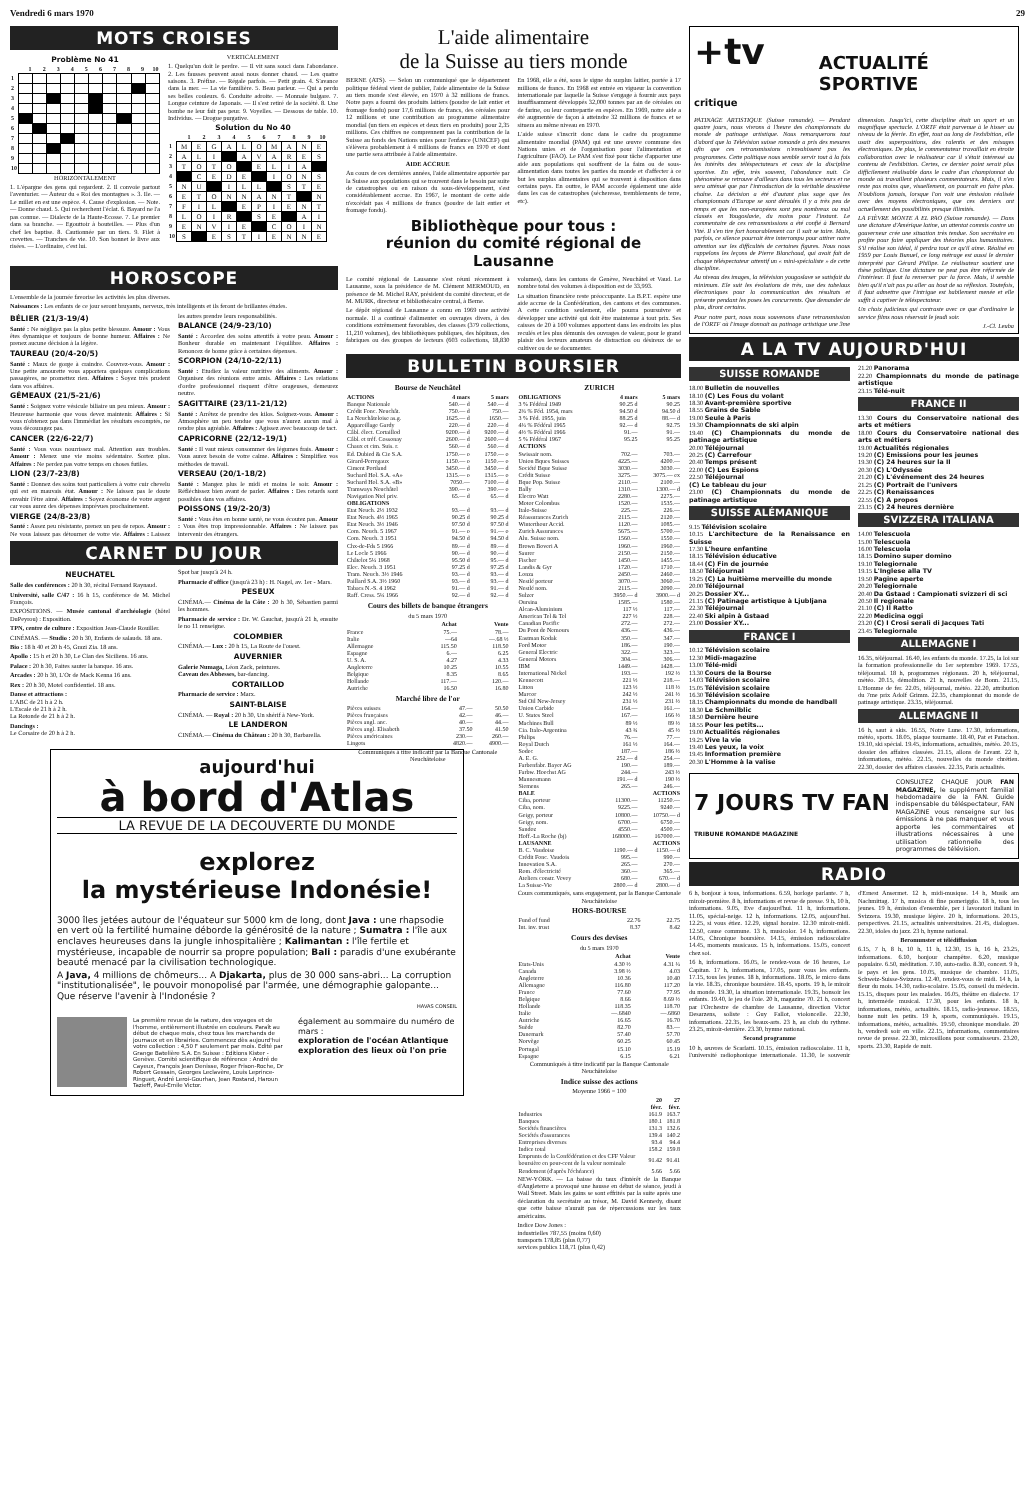Vendredi 6 mars 1970 29
MOTS CROISES
Problème No 41
| | 1 | 2 | 3 | 4 | 5 | 6 | 7 | 8 | 9 | 10 |
| --- | --- | --- | --- | --- | --- | --- | --- | --- | --- | --- |
| 1 | | | | | | | | | | |
| 2 | | | | | | | | | | |
| 3 | | | | | | | | | | |
| 4 | | | | | | | | | | |
| 5 | | | | | | | | | | |
| 6 | | | | | | | | | | |
| 7 | | | | | | | | | | |
| 8 | | | | | | | | | | |
| 9 | | | | | | | | | | |
| 10 | | | | | | | | | | |
HORIZONTALEMENT
1. L'épargne des gens qui regardent. 2. Il convoie partout l'aventurier. — Auteur du « Roi des montagnes ». 3. Ile. — Le millet en est une espèce. 4. Cause d'explosion. — Note. — Donne chaud. 5. Qui recherchent l'éclat. 6. Bayard ne l'a pas connue. — Dialecte de la Haute-Ecosse. 7. Le premier dans sa branche. — Egouttoir à bouteilles. — Plus d'un chef les baptise. 8. Cautionnée par un tiers. 9. Filet à crevettes. — Tranches de vie. 10. Son bonnet le livre aux risées. — L'ordinaire, c'est lui.
VERTICALEMENT
1. Quelqu'un doit le perdre. — Il vit sans souci dans l'abondance. 2. Les fausses peuvent aussi nous donner chaud. — Les quatre saisons. 3. Préfixe. — Régale parfois. — Petit grain. 4. S'avance dans la mer. — La vie familière. 5. Beau parleur. — Qui a perdu ses belles couleurs. 6. Conduite adroite. — Monnaie bulgare. 7. Longue ceinture de Japonais. — Il s'est retiré de la société. 8. Une bombe ne leur fait pas peur. 9. Voyelles. — Dessous de table. 10. Individus. — Drogue purgative.
Solution du No 40
| | 1 | 2 | 3 | 4 | 5 | 6 | 7 | 8 | 9 | 10 |
| --- | --- | --- | --- | --- | --- | --- | --- | --- | --- | --- |
| 1 | M | E | G | A | L | O | M | A | N | E |
| 2 | A | L | I | | A | V | A | R | E | S |
| 3 | T | O | T | O | | E | L | I | A | |
| 4 | | C | E | D | E | | I | O | N | S |
| 5 | N | U | | I | L | L | | S | T | E |
| 6 | E | T | O | N | N | A | N | T | | N |
| 7 | F | I | L | | E | P | I | E | N | T |
| 8 | L | O | I | R | | S | E | | A | I |
| 9 | E | N | V | I | E | | C | O | I | N |
| 10 | S | | E | S | T | I | E | N | N | E |
HOROSCOPE
L'ensemble de la journée favorise les activités les plus diverses.
Naissances : Les enfants de ce jour seront bruyants, nerveux, très intelligents et ils feront de brillantes études.
BÉLIER (21/3-19/4)
Santé : Ne négligez pas la plus petite blessure. Amour : Vous êtes dynamique et toujours de bonne humeur. Affaires : Ne prenez aucune décision à la légère.
TAUREAU (20/4-20/5)
Santé : Maux de gorge à craindre. Couvrez-vous. Amour : Une petite amourette vous apportera quelques complications passagères, ne promettez rien. Affaires : Soyez très prudent dans vos affaires.
GÉMEAUX (21/5-21/6)
Santé : Soignez votre vésicule biliaire un peu mieux. Amour : Heureuse harmonie que vous devez maintenir. Affaires : Si vous n'obtenez pas dans l'immédiat les résultats escomptés, ne vous découragez pas.
CANCER (22/6-22/7)
Santé : Vous vous nourrissez mal. Attention aux troubles. Amour : Menez une vie moins sédentaire. Sortez plus. Affaires : Ne perdez pas votre temps en choses futiles.
LION (23/7-23/8)
Santé : Donnez des soins tout particuliers à votre cuir chevelu qui est en mauvais état. Amour : Ne laissez pas le doute envahir l'être aimé. Affaires : Soyez économe de votre argent car vous aurez des dépenses imprévues prochainement.
VIERGE (24/8-23/8)
Santé : Assez peu résistante, prenez un peu de repos. Amour : Ne vous laissez pas détourner de votre vie. Affaires : Laissez les autres prendre leurs responsabilités.
BALANCE (24/9-23/10)
Santé : Accordez des soins attentifs à votre peau. Amour : Bonheur durable en maintenant l'équilibre. Affaires : Renoncez de bonne grâce à certaines dépenses.
SCORPION (24/10-22/11)
Santé : Etudiez la valeur nutritive des aliments. Amour : Organisez des réunions entre amis. Affaires : Les relations d'ordre professionnel risquent d'être orageuses, demeurez neutre.
SAGITTAIRE (23/11-21/12)
Santé : Arrêtez de prendre des kilos. Soignez-vous. Amour : Atmosphère un peu tendue que vous n'aurez aucun mal à rendre plus agréable. Affaires : Agissez avec beaucoup de tact.
CAPRICORNE (22/12-19/1)
Santé : Il vaut mieux consommer des légumes frais. Amour : Vous aurez besoin de votre calme. Affaires : Simplifiez vos méthodes de travail.
VERSEAU (20/1-18/2)
Santé : Mangez plus le midi et moins le soir. Amour : Réfléchissez bien avant de parler. Affaires : Des retards sont possibles dans vos affaires.
POISSONS (19/2-20/3)
Santé : Vous êtes en bonne santé, ne vous écoutez pas. Amour : Vous êtes trop impressionnable. Affaires : Ne laissez pas intervenir des étrangers.
CARNET DU JOUR
NEUCHATEL
Salle des conférences : 20 h 30, récital Fernand Raynaud.
Université, salle C/47 : 16 h 15, conférence de M. Michel François.
EXPOSITIONS. — Musée cantonal d'archéologie (hôtel DuPeyrou) : Exposition.
TPN, centre de culture : Exposition Jean-Claude Rouiller.
CINÉMAS. — Studio : 20 h 30, Enfants de salauds. 18 ans.
Bio : 18 h 40 et 20 h 45, Grazi Zia. 18 ans.
Apollo : 15 h et 20 h 30, Le Clan des Siciliens. 16 ans.
Palace : 20 h 30, Faites sauter la banque. 16 ans.
Arcades : 20 h 30, L'Or de Mack Kenna 16 ans.
Rex : 20 h 30, Motel confidentiel. 18 ans.
Danse et attractions :
L'ABC de 21 h à 2 h.
L'Escale de 21 h à 2 h.
La Rotonde de 21 h à 2 h.
Dancings :
Le Corsaire de 20 h à 2 h.
Spot bar jusqu'à 24 h.
Pharmacie d'office (jusqu'à 23 h) : H. Nagel, av. 1er - Mars.
PESEUX
CINÉMA.— Cinéma de la Côte : 20 h 30, Sébastien parmi les hommes.
Pharmacie de service : Dr. W. Gauchat, jusqu'à 21 h, ensuite le no 11 renseigne.
COLOMBIER
CINÉMA.— Lux : 20 h 15, La Route de l'ouest.
AUVERNIER
Galerie Numaga, Léon Zack, peintures.
Caveau des Abbesses, bar-dancing.
CORTAILLOD
Pharmacie de service : Marx.
SAINT-BLAISE
CINÉMA. — Royal : 20 h 30, Un shérif à New-York.
LE LANDERON
CINÉMA.— Cinéma du Château : 20 h 30, Barbarella.
aujourd'hui
à bord d'Atlas
LA REVUE DE LA DECOUVERTE DU MONDE
explorez
la mystérieuse Indonésie!
3000 îles jetées autour de l'équateur sur 5000 km de long, dont Java : une rhapsodie en vert où la fertilité humaine déborde la générosité de la nature ; Sumatra : l'île aux enclaves heureuses dans la jungle inhospitalière ; Kalimantan : l'île fertile et mystérieuse, incapable de nourrir sa propre population; Bali : paradis d'une exubérante beauté menacé par la civilisation technologique.
A Java, 4 millions de chômeurs... A Djakarta, plus de 30 000 sans-abri... La corruption "institutionalisée", le pouvoir monopolisé par l'armée, une démographie galopante... Que réserve l'avenir à l'Indonésie ?
HAVAS CONSEIL
La première revue de la nature, des voyages et de l'homme, entièrement illustrée en couleurs. Paraît au début de chaque mois, chez tous les marchands de journaux et en librairies. Commencez dès aujourd'hui votre collection : 4,50 F seulement par mois. Edité par Grange Batelière S.A. En Suisse : Editions Kister - Genève. Comité scientifique de référence : André de Cayeux, François Jean Denisse, Roger Frison-Roche, Dr Robert Gessain, Georges Leclavère, Louis Leprince-Ringuet, André Leroi-Gourhan, Jean Rostand, Haroun Tazieff, Paul-Emile Victor.
également au sommaire du numéro de mars :
exploration de l'océan Atlantique
exploration des lieux où l'on prie
L'aide alimentaire
de la Suisse au tiers monde
BERNE (ATS). — Selon un communiqué que le département politique fédéral vient de publier, l'aide alimentaire de la Suisse au tiers monde s'est élevée, en 1970 à 32 millions de francs. Notre pays a fourni des produits laitiers (poudre de lait entier et fromage fondu) pour 17,6 millions de francs, des céréales pour 12 millions et une contribution au programme alimentaire mondial (un tiers en espèces et deux tiers en produits) pour 2,35 millions. Ces chiffres ne comprennent pas la contribution de la Suisse au fonds des Nations unies pour l'enfance (UNICEF) qui s'élèvera probablement à 4 millions de francs en 1970 et dont une partie sera attribuée à l'aide alimentaire.
AIDE ACCRUE
Au cours de ces dernières années, l'aide alimentaire apportée par la Suisse aux populations qui se trouvent dans le besoin par suite de catastrophes ou en raison du sous-développement, s'est considérablement accrue. En 1967, le montant de cette aide n'excédait pas 4 millions de francs (poudre de lait entier et fromage fondu).
En 1968, elle a été, sous le signe du surplus laitier, portée à 17 millions de francs. En 1968 est entrée en vigueur la convention internationale par laquelle la Suisse s'engage à fournir aux pays insuffisamment développés 32,000 tonnes par an de céréales ou de farine, ou leur contrepartie en espèces. En 1969, notre aide a été augmentée de façon à atteindre 32 millions de francs et se situera au même niveau en 1970.
L'aide suisse s'inscrit donc dans le cadre du programme alimentaire mondial (PAM) qui est une œuvre commune des Nations unies et de l'organisation pour l'alimentation et l'agriculture (FAO). Le PAM s'est fixé pour tâche d'apporter une aide aux populations qui souffrent de la faim ou de sous-alimentation dans toutes les parties du monde et d'affecter à ce but les surplus alimentaires qui se trouvent à disposition dans certains pays. En outtre, le PAM accorde également une aide dans les cas de catastrophes (sécheresse, tremblements de terre, etc).
Bibliothèque pour tous :
réunion du comité régional de Lausanne
Le comité régional de Lausanne s'est réuni récemment à Lausanne, sous la présidence de M. Clément MERMOUD, en présence de M. Michel RAY, président du comité directeur, et de M. MURK, directeur et bibliothécaire central, à Berne.
Le dépôt régional de Lausanne a connu en 1969 une activité normale. Il a continué d'alimenter en ouvrages divers, à des conditions extrêmement favorables, des classes (379 collections, 11,210 volumes), des bibliothèques publiques, des hôpitaux, des fabriques ou des groupes de lecteurs (603 collections, 18,830 volumes), dans les cantons de Genève, Neuchâtel et Vaud. Le nombre total des volumes à disposition est de 33,993.
La situation financière reste préoccupante. La B.P.T. espère une aide accrue de la Confédération, des cantons et des communes. A cette condition seulement, elle pourra poursuivre et développer une activité qui doit être maintenue à tout prix. Ses caisses de 20 à 100 volumes apportent dans les endroits les plus reculés et les plus démunis des ouvrages de valeur, pour le grand plaisir des lecteurs amateurs de distraction ou désireux de se cultiver ou de se documenter.
BULLETIN BOURSIER
Bourse de Neuchâtel
| ACTIONS | 4 mars | 5 mars |
| --- | --- | --- |
| Banque Nationale | 540.— d | 540.— d |
| Crédit Fonc. Neuchât. | 750.— d | 750.— |
| La Neuchâteloise as.g. | 1625.— d | 1650.— |
| Appareillage Gardy | 220.— d | 220.— d |
| Câbl. élect. Cortaillod | 9200.— d | 9200.— d |
| Câbl. et tréf. Cossonay | 2600.— d | 2600.— d |
| Chaux et cim. Suis. r. | 560.— d | 560.— d |
| Ed. Dubied & Cie S.A. | 1750.— o | 1750.— o |
| Girard-Perregaux | 1150.— o | 1150.— o |
| Ciment Portland | 3450.— d | 3450.— d |
| Suchard Hol. S.A. «A» | 1315.— o | 1315.— o |
| Suchard Hol. S.A. «B» | 7050.— | 7100.— d |
| Tramways Neuchâtel | 390.— o | 390.— o |
| Navigation Ntel priv. | 65.— d | 65.— d |
| OBLIGATIONS | | |
| Etat Neuch. 2½ 1932 | 93.— d | 93.— d |
| Etat Neuch. 4½ 1965 | 90.25 d | 90.25 d |
| Etat Neuch. 3½ 1946 | 97.50 d | 97.50 d |
| Com. Neuch. 5 1967 | 91.— o | 91.— o |
| Com. Neuch. 3 1951 | 94.50 d | 94.50 d |
| Chx-de-Fds 5 1966 | 89.— d | 89.— d |
| Le Locle 5 1966 | 90.— d | 90.— d |
| Châtelot 5¼ 1968 | 95.50 d | 95.— d |
| Elec. Neuch. 3 1951 | 97.25 d | 97.25 d |
| Tram. Neuch. 3½ 1946 | 93.— d | 93.— d |
| Paillard S.A. 3½ 1960 | 93.— d | 93.— d |
| Tabacs N.-S. 4 1962 | 91.— d | 91.— d |
| Raff. Cress. 5¼ 1966 | 92.— d | 92.— d |
Cours des billets de banque étrangers
du 5 mars 1970
| | Achat | Vente |
| --- | --- | --- |
| France | 75.— | 78.— |
| Italie | —64 | —.68 ½ |
| Allemagne | 115.50 | 118.50 |
| Espagne | 6.— | 6.25 |
| U. S. A. | 4.27 | 4.33 |
| Angleterre | 10.25 | 10.55 |
| Belgique | 8.35 | 8.65 |
| Hollande | 117.— | 120.— |
| Autriche | 16.50 | 16.80 |
Marché libre de l'or
| Pièces suisses | 47.— | 50.50 |
| Pièces françaises | 42.— | 46.— |
| Pièces angl. anc. | 40.— | 44.— |
| Pièces angl. Elisabeth | 37.50 | 41.50 |
| Pièces américaines | 230.— | 260.— |
| Lingots | 4820.— | 4900.— |
Communiqués à titre indicatif par la Banque Cantonale Neuchâteloise
ZURICH
| OBLIGATIONS | 4 mars | 5 mars |
| --- | --- | --- |
| 3 % Fédéral 1949 | 90.25 d | 90.25 |
| 2¾ % Féd. 1954, mars | 94.50 d | 94.50 d |
| 3 % Féd. 1955, juin | 88.25 d | 88.— d |
| 4¼ % Fédéral 1965 | 92.— d | 92.75 |
| 4½ % Fédéral 1966 | 91.— | 91.— |
| 5 % Fédéral 1967 | 95.25 | 95.25 |
| ACTIONS | | |
| Swissair nom. | 702.— | 703.— |
| Union Bques Suisses | 4225.— | 4200.— |
| Société Bque Suisse | 3030.— | 3030.— |
| Crédit Suisse | 3275.— | 3075.— ex |
| Bque Pop. Suisse | 2110.— | 2100.— |
| Bally | 1310.— | 1300.— d |
| Electro Watt | 2280.— | 2275.— |
| Motor Colombus | 1520.— | 1535.— |
| Italo-Suisse | 225.— | 226.— |
| Réassurances Zurich | 2115.— | 2120.— |
| Winterthour Accid. | 1120.— | 1085.— |
| Zurich Assurances | 5675.— | 5700.— |
| Alu. Suisse nom. | 1560.— | 1550.— |
| Brown Boveri A | 1960.— | 1960.— |
| Saurer | 2150.— | 2150.— |
| Fischer | 1450.— | 1455.— |
| Landis & Gyr | 1720.— | 1710.— |
| Lonza | 2450.— | 2460.— |
| Nestlé porteur | 3070.— | 3060.— |
| Nestlé nom. | 2115.— | 2090.— |
| Sulzer | 3950.— d | 3900.— d |
| Oursina | 1585.— | 1580.— |
| Alcan-Aluminium | 117 ½ | 117.— |
| American Tel & Tel | 227 ½ | 228.— |
| Canadian Pacific | 272.— | 272.— |
| Du Pont de Nemours | 436.— | 436.— |
| Eastman Kodak | 350.— | 347.— |
| Ford Motor | 186.— | 190.— |
| General Electric | 322.— | 323.— |
| General Motors | 304.— | 306.— |
| IBM | 1449.— | 1428.— |
| International Nickel | 193.— | 192 ½ |
| Kennecott | 221 ½ | 218.— |
| Litton | 123 ½ | 118 ½ |
| Marcor | 242 ½ | 241 ½ |
| Std Oil New-Jersey | 231 ½ | 231 ½ |
| Union Carbide | 164.— | 161.— |
| U. States Steel | 167.— | 166 ½ |
| Machines Bull | 89 ½ | 89 ½ |
| Cia. Italo-Argentina | 43 ¾ | 45 ½ |
| Philips | 76.— | 77.— |
| Royal Dutch | 161 ½ | 164.— |
| Sodec | 187.— | 186 ½ |
| A. E. G. | 252.— d | 254.— |
| Farbenfabr. Bayer AG | 190.— | 189.— |
| Farbw. Hoechst AG | 244.— | 243 ½ |
| Mannesmann | 191.— d | 190 ½ |
| Siemens | 265.— | 246.— |
| BALE | | ACTIONS |
| Ciba, porteur | 11300.— | 11250.— |
| Ciba, nom. | 9225.— | 9240.— |
| Geigy, porteur | 10800.— | 10750.— d |
| Geigy, nom. | 6700.— | 6750.— |
| Sandoz | 4550.— | 4500.— |
| Hoff.-La Roche (bj) | 168000.— | 167000.— |
| LAUSANNE | | ACTIONS |
| B. C. Vaudoise | 1190.— d | 1150.— d |
| Crédit Fonc. Vaudois | 995.— | 990.— |
| Innovation S.A. | 265.— | 270.— |
| Rom. d'électricité | 360.— | 365.— |
| Ateliers constr. Vevey | 680.— | 670.— d |
| La Suisse-Vie | 2800.— d | 2800.— d |
Cours communiqués, sans engagement, par la Banque Cantonale Neuchâteloise
HORS-BOURSE
| Fund of fund | 22.76 | 22.75 |
| Int. inv. trust | 8.37 | 8.42 |
Cours des devises
du 5 mars 1970
| | Achat | Vente |
| --- | --- | --- |
| Etats-Unis | 4.30 ½ | 4.31 ¼ |
| Canada | 3.98 ½ | 4.03 |
| Angleterre | 10.36 | 10.40 |
| Allemagne | 116.80 | 117.20 |
| France | 77.60 | 77.95 |
| Belgique | 8.66 | 8.69 ½ |
| Hollande | 118.35 | 118.70 |
| Italie | —.6840 | —.6860 |
| Autriche | 16.65 | 16.70 |
| Suède | 82.70 | 83.— |
| Danemark | 57.40 | 57.70 |
| Norvège | 60.25 | 60.45 |
| Portugal | 15.10 | 15.19 |
| Espagne | 6.15 | 6.21 |
Communiqués à titre indicatif par la Banque Cantonale Neuchâteloise
Indice suisse des actions
Moyenne 1966 = 100
| | 20 févr. | 27 févr. |
| --- | --- | --- |
| Industries | 161.9 | 163.7 |
| Banques | 180.1 | 181.8 |
| Sociétés financières | 131.3 | 132.6 |
| Sociétés d'assurances | 139.4 | 140.2 |
| Entreprises diverses | 93.4 | 94.4 |
| Indice total | 158.2 | 159.8 |
| Emprunts de la Confédération et des CFF Valeur boursière en pour-cent de la valeur nominale | 91.42 | 91.41 |
| Rendement (d'après l'échéance) | 5.66 | 5.66 |
NEW-YORK. — La baisse du taux d'intérêt de la Banque d'Angleterre a provoqué une hausse en début de séance, jeudi à Wall Street. Mais les gains se sont effrités par la suite après une déclaration du secrétaire au trésor, M. David Kennedy, disant que cette baisse n'aurait pas de répercussions sur les taux américains.
Indice Dow Jones :
industrielles 787,55 (moins 0,60)
transports 178,85 (plus 0,77)
services publics 118,71 (plus 0,42)
+tv critique
ACTUALITÉ SPORTIVE
PATINAGE ARTISTIQUE (Suisse romande). — Pendant quatre jours, nous vivrons à l'heure des championnats du monde de patinage artistique. Nous remarquerons tout d'abord que la Télévision suisse romande a pris des mesures afin que ces retransmissions n'envahissent pas les programmes. Cette politique nous semble servir tout à la fois les intérêts des téléspectateurs et ceux de la discipline sportive. En effet, très souvent, l'abondance nuit. Ce phénomène se retrouve d'ailleurs dans tous les secteurs et ne sera atténué que par l'introduction de la véritable deuxième chaîne. La décision a été d'autant plus sage que les championnats d'Europe se sont déroulés il y a très peu de temps et que les non-européens sont peu nombreux ou mal classés en Yougoslavie, du moins pour l'instant. Le commentaire de ces retransmissions a été confié à Bernard Vité. Il s'en tire fort honorablement car il sait se taire. Mais, parfois, ce silence pourrait être interrompu pour attirer notre attention sur les difficultés de certaines figures. Nous nous rappelons les leçons de Pierre Blanchoud, qui avait fait de chaque téléspectateur attentif un « mini-spécialiste » de cette discipline.
Au niveau des images, la télévision yougoslave se satisfait du minimum. Ele suit les évolutions de très, use des tabelaux électroniques pour la communication des résultats et présente pendant les poses les concurrents. Que demander de plus, diront certains.
Pour notre part, nous nous souvenons d'une retransmission de l'ORTF où l'image donnait au patinage artistique une 3me dimension. Jusqu'ici, cette discipline était un sport et un magnifique spectacle. L'ORTF était parvenue à le hisser au niveau de la féerie. En effet, tout au long de l'exhibition, elle usait des superpositions, des ralentis et des mixages électroniques. De plus, le commentateur travaillait en étroite collaboration avec le réalisateur car il s'était intéressé au contenu de l'exhibition. Certes, ce dernier point serait plus difficilement réalisable dans le cadre d'un championnat du monde où travaillent plusieurs commentateurs. Mais, il n'en reste pas moins que, visuellement, on pourrait en faire plus. N'oublions jamais, lorsque l'on voit une émission réalisée avec des moyens électroniques, que ces derniers ont actuellement des possibilités presque illimités.
LA FIÈVRE MONTE A EL PAO (Suisse romande). — Dans une dictature d'Amérique latine, un attentat commis contre un gouverneur crée une situation très tendue. Son secrétaire en profite pour faire appliquer des théories plus humanitaires. S'il réalise son idéal, il perdra tout ce qu'il aime. Réalisé en 1959 par Louis Bunuel, ce long métrage est aussi le dernier interprété par Gérard Philipe. Le réalisateur soutient une thèse politique. Une dictature ne peut pas être réformée de l'intérieur. Il faut la renverser par la force. Mais, il semble bien qu'il n'ait pas pu aller au bout de sa réflexion. Toutefois, il faut admettre que l'intrigue est habilement menée et elle suffit à captiver le téléspectateur.
Un choix judicieux qui contraste avec ce que d'ordinaire le service films nous réservait le jeudi soir.
J.-Cl. Leuba
A LA TV AUJOURD'HUI
SUISSE ROMANDE
18.00 Bulletin de nouvelles
18.10 (C) Les Fous du volant
18.30 Avant-première sportive
18.55 Grains de Sable
19.00 Seule à Paris
19.30 Championnats de ski alpin
19.40 (C) Championnats du monde de patinage artistique
20.00 Téléjournal
20.25 (C) Carrefour
20.40 Temps présent
22.00 (C) Les Espions
22.50 Téléjournal
(C) Le tableau du jour
23.00 (C) Championnats du monde de patinage artistique
SUISSE ALÉMANIQUE
9.15 Télévision scolaire
10.15 L'architecture de la Renaissance en Suisse
17.30 L'heure enfantine
18.15 Télévision éducative
18.44 (C) Fin de journée
18.50 Téléjournal
19.25 (C) La huitième merveille du monde
20.00 Téléjournal
20.25 Dossier XY...
21.15 (C) Patinage artistique à Ljubljana
22.30 Téléjournal
22.40 Ski alpin à Gstaad
23.00 Dossier XY...
FRANCE I
10.12 Télévision scolaire
12.30 Midi-magazine
13.00 Télé-midi
13.30 Cours de la Bourse
14.03 Télévision scolaire
15.05 Télévision scolaire
16.30 Télévision scolaire
18.15 Championnats du monde de handball
18.30 Le Schmilblic
18.50 Dernière heure
18.55 Pour les petits...
19.00 Actualités régionales
19.25 Vive la vie
19.40 Les yeux, la voix
19.45 Information première
20.30 L'Homme à la valise
21.20 Panorama
22.20 Championnats du monde de patinage artistique
23.15 Télé-nuit
FRANCE II
13.30 Cours du Conservatoire national des arts et métiers
18.00 Cours du Conservatoire national des arts et métiers
19.00 Actualités régionales
19.20 (C) Emissions pour les jeunes
19.30 (C) 24 heures sur la II
20.30 (C) L'Odyssée
21.20 (C) L'événement des 24 heures
21.25 (C) Portrait de l'univers
22.25 (C) Renaissances
22.55 (C) A propos
23.15 (C) 24 heures dernière
SVIZZERA ITALIANA
14.00 Telescuola
15.00 Telescuola
16.00 Telescuola
18.15 Domino super domino
19.10 Telegiornale
19.15 L'Inglese alla TV
19.50 Pagine aperte
20.20 Telegiornale
20.40 Da Gstaad : Campionati svizzeri di sci
20.50 Il regionale
21.10 (C) Il Ratto
22.20 Medicina oggi
23.20 (C) I Crosi serali di Jacques Tati
23.45 Telegiornale
ALLEMAGNE I
16.35, téléjournal. 16.40, les enfants du monde. 17.25, la loi sur la formation professionnelle du 1er septembre 1969. 17.55, téléjournal. 18 h, programmes régionaux. 20 h, téléjournal, météo. 20.15, démolition. 21 h, nouvelles de Bonn. 21.15, L'Homme de fer. 22.05, téléjournal, météo. 22.20, attribution du 7me prix Adolf Grimm. 22.35, championnat du monde de patinage artistique. 23.35, téléjournal.
ALLEMAGNE II
16 h, saut à skis. 16.55, Notre Lune. 17.30, informations, météo, sports. 18.05, plaque tournante. 18.40, Pat et Patachon. 19.10, ski spécial. 19.45, informations, actualités, météo. 20.15, dossier des affaires classées. 21.15, allons de l'avant. 22 h, informations, météo. 22.15, nouvelles du monde chrétien. 22.30, dossier des affaires classées. 22.35, Paris actualités.
7 JOURS TV FAN
TRIBUNE ROMANDE MAGAZINE
CONSULTEZ CHAQUE JOUR FAN MAGAZINE, le supplément familial hebdomadaire de la FAN. Guide indispensable du téléspectateur, FAN MAGAZINE vous renseigne sur les émissions à ne pas manquer et vous apporte les commentaires et illustrations nécessaires à une utilisation rationnelle des programmes de télévision.
RADIO
6 h, bonjour à tous, informations. 6.59, horloge parlante. 7 h, miroir-première. 8 h, informations et revue de presse. 9 h, 10 h, informations. 9.05, Eve d'aujourd'hui. 11 h, informations. 11.05, spécial-neige. 12 h, informations. 12.05, aujourd'hui. 12.25, si vous étiez. 12.29, signal horaire. 12.30 miroir-midi. 12.50, cause commune. 13 h, musicolor. 14 h, informations. 14.05, Chronique boursière. 14.15, émission radioscolaire 14.45, moments musicaux. 15 h, informations. 15.05, concert chez soi.
16 h, informations. 16.05, le rendez-vous de 16 heures, Le Capitan. 17 h, informations, 17.05, pour vous les enfants. 17.15, tous les jeunes. 18 h, informations. 18.05, le micro dans la vie. 18.35, chronique boursière. 18.45, sports. 19 h, le miroir du monde. 19.30, la situation internationale. 19.35, bonsoir les enfants. 19.40, le jeu de l'oie. 20 h, magazine 70. 21 h, concert par l'Orchestre de chambre de Lausanne, direction Victor Desarzens, soliste : Guy Fallot, violoncelle. 22.30, informations. 22.35, les beaux-arts. 23 h, au club du rythme. 23.25, miroir-dernière. 23.30, hymne national.
Second programme
10 h, œuvres de Scarlatti. 10.15, émission radioscolaire. 11 h, l'université radiophonique internationale. 11.30, le souvenir d'Ernest Ansermet. 12 h, midi-musique. 14 h, Musik am Nachmittag. 17 h, musica di fine pomeriggio. 18 h, tous les jeunes. 19 h, émission d'ensemble, per i lavoratori italiani in Svizzera. 19.30, musique légère. 20 h, informations. 20.15, perspectives. 21.15, actualités universitaires. 21.45, dialogues. 22.30, idoles du jazz. 23 h, hymne national.
Beromunster et télédiffusion
6.15, 7 h, 8 h, 10 h, 11 h, 12.30, 15 h, 16 h, 23.25, informations. 6.10, bonjour champêtre. 6.20, musique populaire. 6.50, méditation. 7.10, auto-radio. 8.30, concert. 9 h, le pays et les gens. 10.05, musique de chambre. 11.05, Schweiz-Suisse-Svizzera. 12.40, rendez-vous de midi. 14 h, la fleur du mois. 14.30, radio-scolaire. 15.05, conseil du médecin. 15.15, disques pour les malades. 16.05, théâtre en dialecte. 17 h, intermède musical. 17.30, pour les enfants. 18 h, informations, météo, actualités. 18.15, radio-jeunesse. 18.55, bonne nuit les petits. 19 h, sports, communiqués. 19.15, informations, météo, actualités. 19.50, chronique mondiale. 20 h, vendredi soir en ville. 22.15, informations, commentaires revue de presse. 22.30, microsillons pour connaisseurs. 23.20, sports. 23.30, Rapide de nuit.